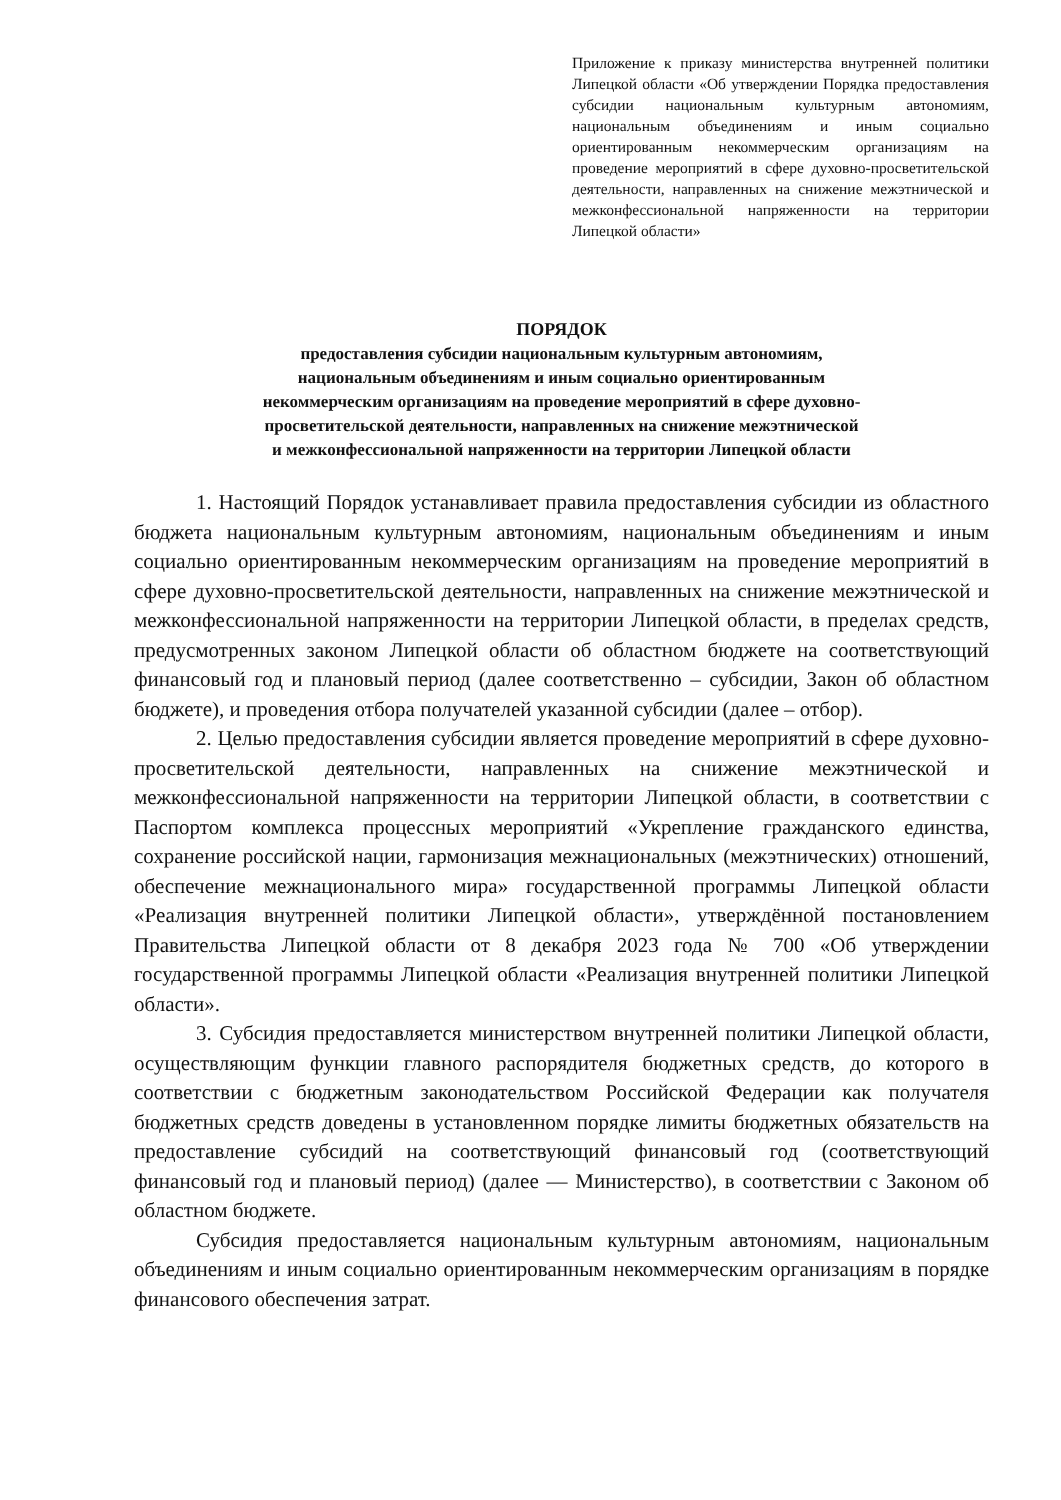Приложение к приказу министерства внутренней политики Липецкой области «Об утверждении Порядка предоставления субсидии национальным культурным автономиям, национальным объединениям и иным социально ориентированным некоммерческим организациям на проведение мероприятий в сфере духовно-просветительской деятельности, направленных на снижение межэтнической и межконфессиональной напряженности на территории Липецкой области»
ПОРЯДОК
предоставления субсидии национальным культурным автономиям,
национальным объединениям и иным социально ориентированным
некоммерческим организациям на проведение мероприятий в сфере духовно-
просветительской деятельности, направленных на снижение межэтнической
и межконфессиональной напряженности на территории Липецкой области
1. Настоящий Порядок устанавливает правила предоставления субсидии из областного бюджета национальным культурным автономиям, национальным объединениям и иным социально ориентированным некоммерческим организациям на проведение мероприятий в сфере духовно-просветительской деятельности, направленных на снижение межэтнической и межконфессиональной напряженности на территории Липецкой области, в пределах средств, предусмотренных законом Липецкой области об областном бюджете на соответствующий финансовый год и плановый период (далее соответственно – субсидии, Закон об областном бюджете), и проведения отбора получателей указанной субсидии (далее – отбор).
2. Целью предоставления субсидии является проведение мероприятий в сфере духовно-просветительской деятельности, направленных на снижение межэтнической и межконфессиональной напряженности на территории Липецкой области, в соответствии с Паспортом комплекса процессных мероприятий «Укрепление гражданского единства, сохранение российской нации, гармонизация межнациональных (межэтнических) отношений, обеспечение межнационального мира» государственной программы Липецкой области «Реализация внутренней политики Липецкой области», утверждённой постановлением Правительства Липецкой области от 8 декабря 2023 года № 700 «Об утверждении государственной программы Липецкой области «Реализация внутренней политики Липецкой области».
3. Субсидия предоставляется министерством внутренней политики Липецкой области, осуществляющим функции главного распорядителя бюджетных средств, до которого в соответствии с бюджетным законодательством Российской Федерации как получателя бюджетных средств доведены в установленном порядке лимиты бюджетных обязательств на предоставление субсидий на соответствующий финансовый год (соответствующий финансовый год и плановый период) (далее — Министерство), в соответствии с Законом об областном бюджете.
Субсидия предоставляется национальным культурным автономиям, национальным объединениям и иным социально ориентированным некоммерческим организациям в порядке финансового обеспечения затрат.